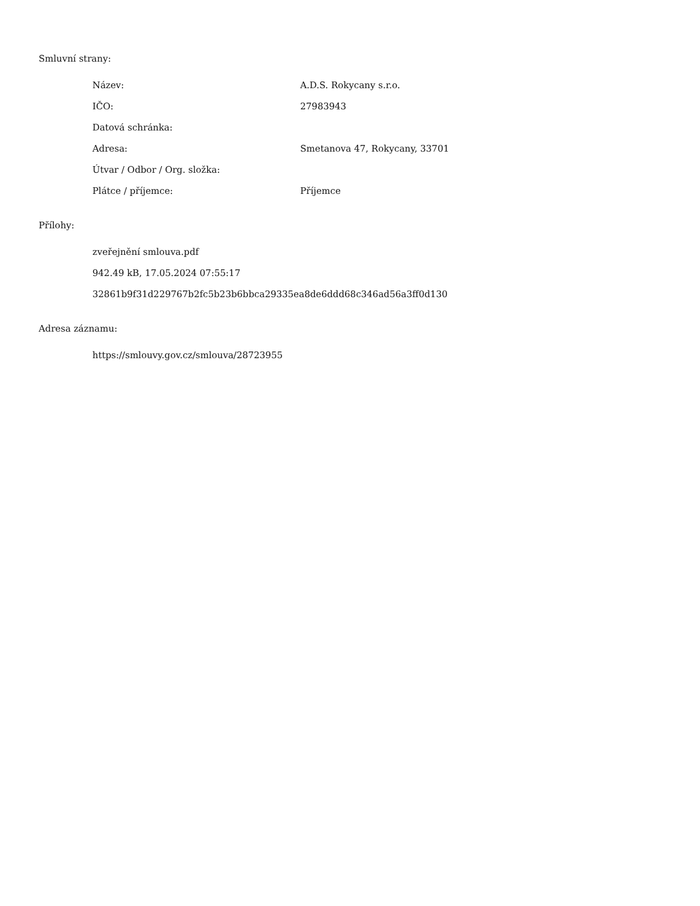Smluvní strany:
| Název: | A.D.S. Rokycany s.r.o. |
| IČO: | 27983943 |
| Datová schránka: | |
| Adresa: | Smetanova 47, Rokycany, 33701 |
| Útvar / Odbor / Org. složka: | |
| Plátce / příjemce: | Příjemce |
Přílohy:
zveřejnění smlouva.pdf
942.49 kB, 17.05.2024 07:55:17
32861b9f31d229767b2fc5b23b6bbca29335ea8de6ddd68c346ad56a3ff0d130
Adresa záznamu:
https://smlouvy.gov.cz/smlouva/28723955